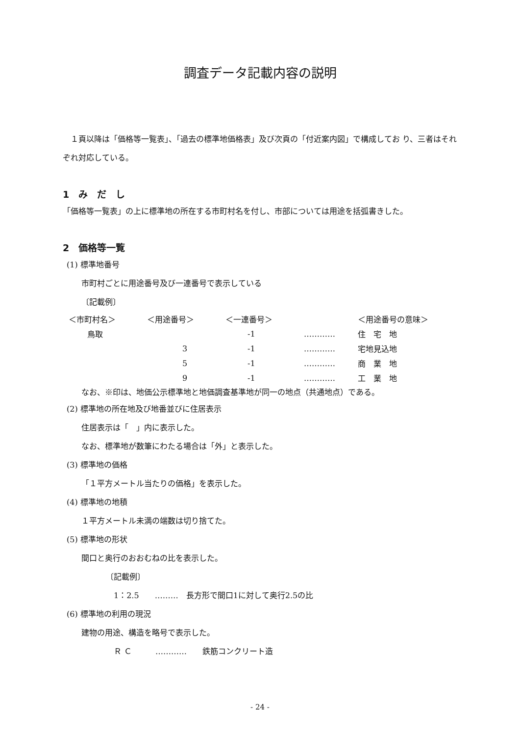調査データ記載内容の説明
　１頁以降は「価格等一覧表」、「過去の標準地価格表」及び次頁の「付近案内図」で構成してお り、三者はそれぞれ対応している。
1　み　だ　し
「価格等一覧表」の上に標準地の所在する市町村名を付し、市部については用途を括弧書きした。
2　価格等一覧
(1) 標準地番号
市町村ごとに用途番号及び一連番号で表示している
〔記載例〕
| ＜市町村名＞ | ＜用途番号＞ | ＜一連番号＞ | | ＜用途番号の意味＞ |
| 鳥取 | | -1 | ………… | 住 宅 地 |
| | 3 | -1 | ………… | 宅地見込地 |
| | 5 | -1 | ………… | 商 業 地 |
| | 9 | -1 | ………… | 工 業 地 |
なお、※印は、地価公示標準地と地価調査基準地が同一の地点（共通地点）である。
(2) 標準地の所在地及び地番並びに住居表示
住居表示は「　」内に表示した。
なお、標準地が数筆にわたる場合は「外」と表示した。
(3) 標準地の価格
「１平方メートル当たりの価格」を表示した。
(4) 標準地の地積
１平方メートル未満の端数は切り捨てた。
(5) 標準地の形状
間口と奥行のおおむねの比を表示した。
〔記載例〕
1：2.5　　………　長方形で間口1に対して奥行2.5の比
(6) 標準地の利用の現況
建物の用途、構造を略号で表示した。
Ｒ Ｃ　　　…………　　鉄筋コンクリート造
- 24 -